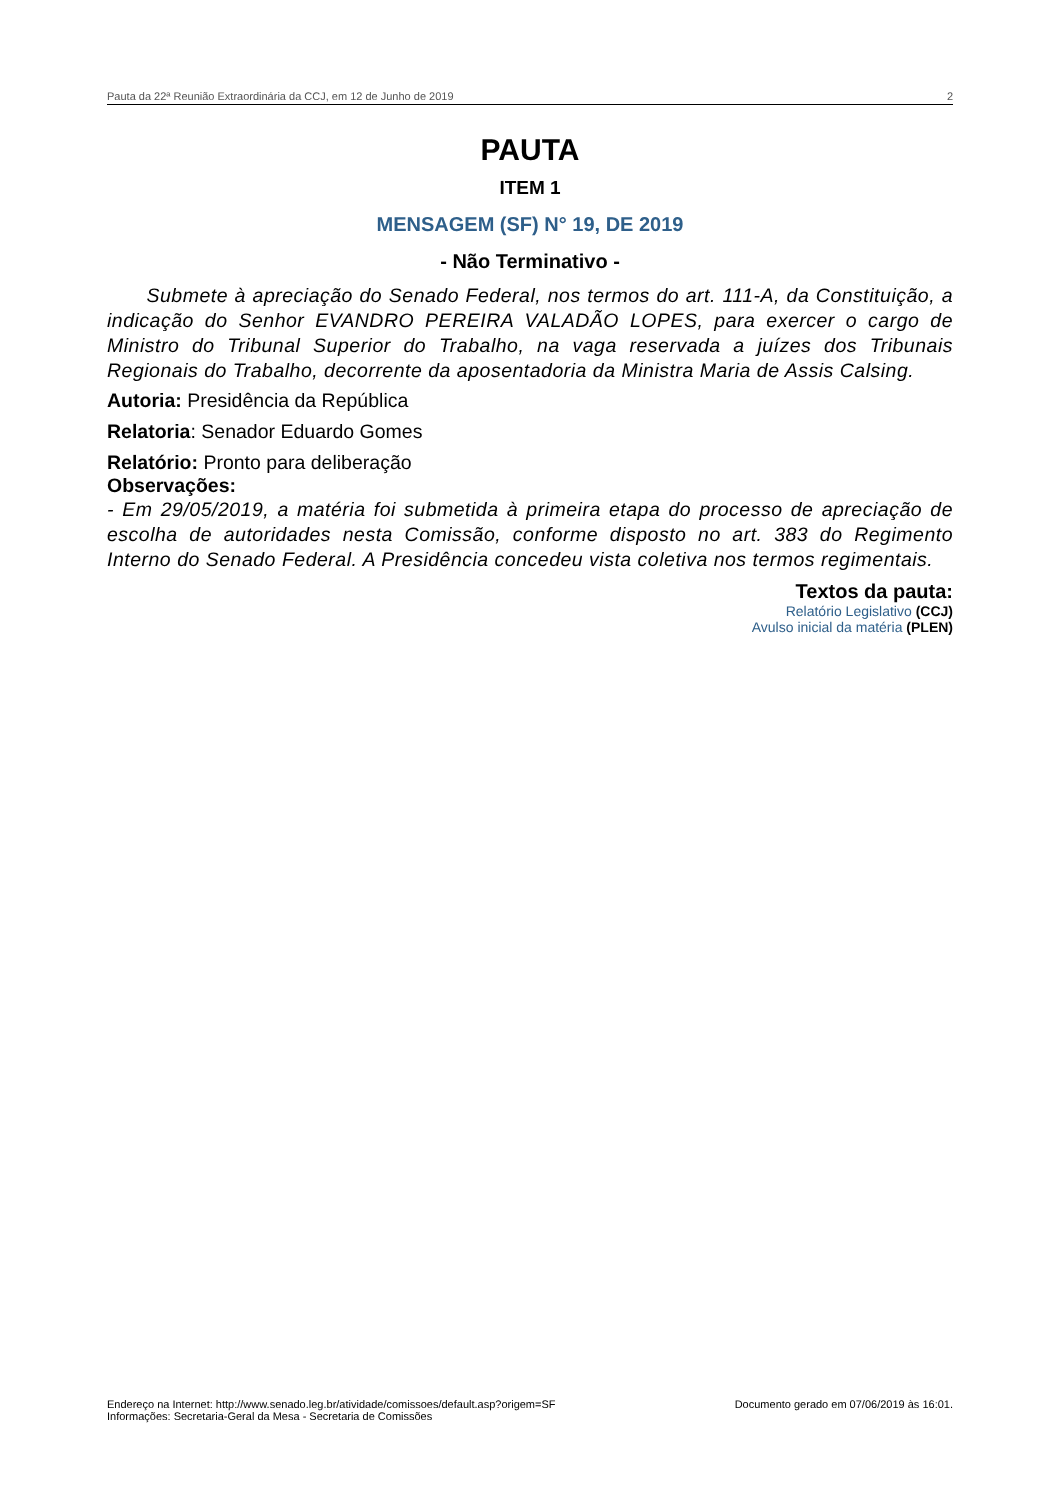Pauta da 22ª Reunião Extraordinária da CCJ, em 12 de Junho de 2019 2
PAUTA
ITEM 1
MENSAGEM (SF) N° 19, DE 2019
- Não Terminativo -
Submete à apreciação do Senado Federal, nos termos do art. 111-A, da Constituição, a indicação do Senhor EVANDRO PEREIRA VALADÃO LOPES, para exercer o cargo de Ministro do Tribunal Superior do Trabalho, na vaga reservada a juízes dos Tribunais Regionais do Trabalho, decorrente da aposentadoria da Ministra Maria de Assis Calsing.
Autoria: Presidência da República
Relatoria: Senador Eduardo Gomes
Relatório: Pronto para deliberação
Observações:
- Em 29/05/2019, a matéria foi submetida à primeira etapa do processo de apreciação de escolha de autoridades nesta Comissão, conforme disposto no art. 383 do Regimento Interno do Senado Federal. A Presidência concedeu vista coletiva nos termos regimentais.
Textos da pauta:
Relatório Legislativo (CCJ)
Avulso inicial da matéria (PLEN)
Endereço na Internet: http://www.senado.leg.br/atividade/comissoes/default.asp?origem=SF
Informações: Secretaria-Geral da Mesa - Secretaria de Comissões
Documento gerado em 07/06/2019 às 16:01.